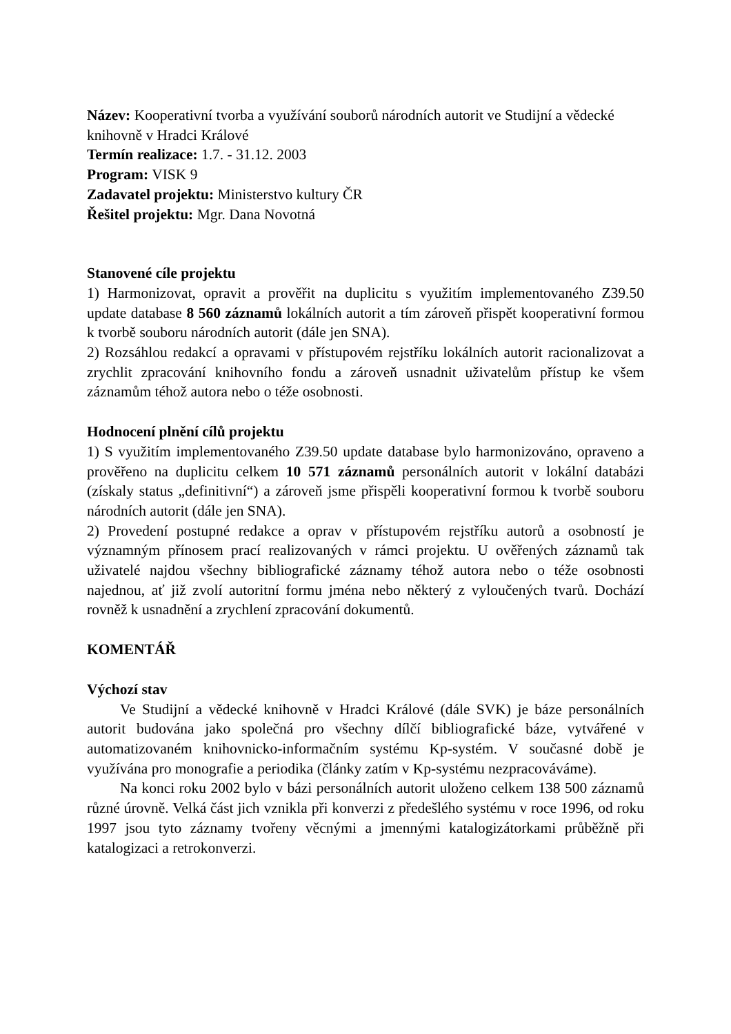Název: Kooperativní tvorba a využívání souborů národních autorit ve Studijní a vědecké knihovně v Hradci Králové
Termín realizace: 1.7. - 31.12. 2003
Program: VISK 9
Zadavatel projektu: Ministerstvo kultury ČR
Řešitel projektu: Mgr. Dana Novotná
Stanovené cíle projektu
1) Harmonizovat, opravit a prověřit na duplicitu s využitím implementovaného Z39.50 update database 8 560 záznamů lokálních autorit a tím zároveň přispět kooperativní formou k tvorbě souboru národních autorit (dále jen SNA).
2) Rozsáhlou redakcí a opravami v přístupovém rejstříku lokálních autorit racionalizovat a zrychlit zpracování knihovního fondu a zároveň usnadnit uživatelům přístup ke všem záznamům téhož autora nebo o téže osobnosti.
Hodnocení plnění cílů projektu
1) S využitím implementovaného Z39.50 update database bylo harmonizováno, opraveno a prověřeno na duplicitu celkem 10 571 záznamů personálních autorit v lokální databázi (získaly status „definitivní“) a zároveň jsme přispěli kooperativní formou k tvorbě souboru národních autorit (dále jen SNA).
2) Provedení postupné redakce a oprav v přístupovém rejstříku autorů a osobností je významným přínosem prací realizovaných v rámci projektu. U ověřených záznamů tak uživatelé najdou všechny bibliografické záznamy téhož autora nebo o téže osobnosti najednou, ať již zvolí autoritní formu jména nebo některý z vyloučených tvarů. Dochází rovněž k usnadnění a zrychlení zpracování dokumentů.
KOMENTÁŘ
Výchozí stav
Ve Studijní a vědecké knihovně v Hradci Králové (dále SVK) je báze personálních autorit budována jako společná pro všechny dílčí bibliografické báze, vytvářené v automatizovaném knihovnicko-informačním systému Kp-systém. V současné době je využívána pro monografie a periodika (články zatím v Kp-systému nezpracováváme).
Na konci roku 2002 bylo v bázi personálních autorit uloženo celkem 138 500 záznamů různé úrovně. Velká část jich vznikla při konverzi z předešlého systému v roce 1996, od roku 1997 jsou tyto záznamy tvořeny věcnými a jmennými katalogizátorkami průběžně při katalogizaci a retrokonverzi.